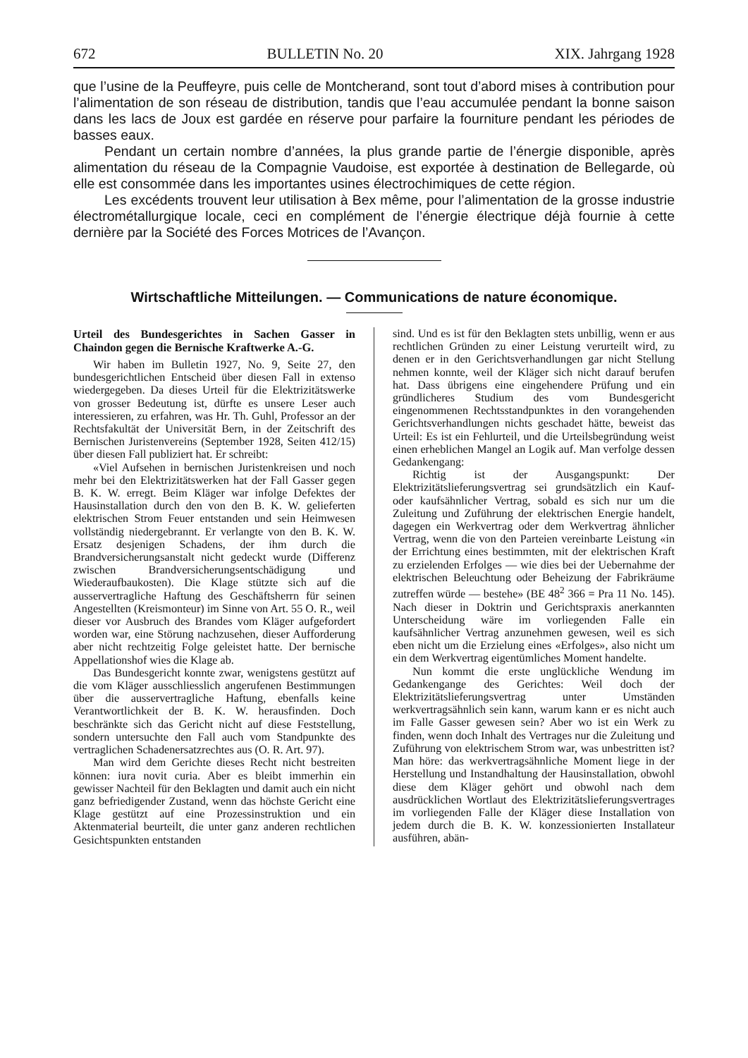672 BULLETIN No. 20 XIX. Jahrgang 1928
que l’usine de la Peuffeyre, puis celle de Montcherand, sont tout d’abord mises à contribution pour l’alimentation de son réseau de distribution, tandis que l’eau accumulée pendant la bonne saison dans les lacs de Joux est gardée en réserve pour parfaire la fourniture pendant les périodes de basses eaux.
Pendant un certain nombre d’années, la plus grande partie de l’énergie disponible, après alimentation du réseau de la Compagnie Vaudoise, est exportée à destination de Bellegarde, où elle est consommée dans les importantes usines électrochimiques de cette région.
Les excédents trouvent leur utilisation à Bex même, pour l’alimentation de la grosse industrie électrométallurgique locale, ceci en complément de l’énergie électrique déjà fournie à cette dernière par la Société des Forces Motrices de l’Avançon.
Wirtschaftliche Mitteilungen. — Communications de nature économique.
Urteil des Bundesgerichtes in Sachen Gasser in Chaindon gegen die Bernische Kraftwerke A.-G.
Wir haben im Bulletin 1927, No. 9, Seite 27, den bundesgerichtlichen Entscheid über diesen Fall in extenso wiedergegeben. Da dieses Urteil für die Elektrizitätswerke von grosser Bedeutung ist, dürfte es unsere Leser auch interessieren, zu erfahren, was Hr. Th. Guhl, Professor an der Rechtsfakultät der Universität Bern, in der Zeitschrift des Bernischen Juristenvereins (September 1928, Seiten 412/15) über diesen Fall publiziert hat. Er schreibt:
«Viel Aufsehen in bernischen Juristenkreisen und noch mehr bei den Elektrizitätswerken hat der Fall Gasser gegen B. K. W. erregt. Beim Kläger war infolge Defektes der Hausinstallation durch den von den B. K. W. gelieferten elektrischen Strom Feuer entstanden und sein Heimwesen vollständig niedergebrannt. Er verlangte von den B. K. W. Ersatz desjenigen Schadens, der ihm durch die Brandversicherungsanstalt nicht gedeckt wurde (Differenz zwischen Brandversicherungsentschädigung und Wiederaufbaukosten). Die Klage stützte sich auf die ausservertragliche Haftung des Geschäftsherrn für seinen Angestellten (Kreismonteur) im Sinne von Art. 55 O. R., weil dieser vor Ausbruch des Brandes vom Kläger aufgefordert worden war, eine Störung nachzusehen, dieser Aufforderung aber nicht rechtzeitig Folge geleistet hatte. Der bernische Appellationshof wies die Klage ab.
Das Bundesgericht konnte zwar, wenigstens gestützt auf die vom Kläger ausschliesslich angerufenen Bestimmungen über die ausservertragliche Haftung, ebenfalls keine Verantwortlichkeit der B. K. W. herausfinden. Doch beschränkte sich das Gericht nicht auf diese Feststellung, sondern untersuchte den Fall auch vom Standpunkte des vertraglichen Schadenersatzrechtes aus (O. R. Art. 97).
Man wird dem Gerichte dieses Recht nicht bestreiten können: iura novit curia. Aber es bleibt immerhin ein gewisser Nachteil für den Beklagten und damit auch ein nicht ganz befriedigender Zustand, wenn das höchste Gericht eine Klage gestützt auf eine Prozessinstruktion und ein Aktenmaterial beurteilt, die unter ganz anderen rechtlichen Gesichtspunkten entstanden
sind. Und es ist für den Beklagten stets unbillig, wenn er aus rechtlichen Gründen zu einer Leistung verurteilt wird, zu denen er in den Gerichtsverhandlungen gar nicht Stellung nehmen konnte, weil der Kläger sich nicht darauf berufen hat. Dass übrigens eine eingehendere Prüfung und ein gründlicheres Studium des vom Bundesgericht eingenommenen Rechtsstandpunktes in den vorangehenden Gerichtsverhandlungen nichts geschadet hätte, beweist das Urteil: Es ist ein Fehlurteil, und die Urteilsbegründung weist einen erheblichen Mangel an Logik auf. Man verfolge dessen Gedankengang:
Richtig ist der Ausgangspunkt: Der Elektrizitätslieferungsvertrag sei grundsätzlich ein Kauf- oder kaufsähnlicher Vertrag, sobald es sich nur um die Zuleitung und Zuführung der elektrischen Energie handelt, dagegen ein Werkvertrag oder dem Werkvertrag ähnlicher Vertrag, wenn die von den Parteien vereinbarte Leistung «in der Errichtung eines bestimmten, mit der elektrischen Kraft zu erzielenden Erfolges — wie dies bei der Uebernahme der elektrischen Beleuchtung oder Beheizung der Fabrikräume zutreffen würde — bestehe» (BE 48<sup>2</sup> 366 = Pra 11 No. 145). Nach dieser in Doktrin und Gerichtspraxis anerkannten Unterscheidung wäre im vorliegenden Falle ein kaufsähnlicher Vertrag anzunehmen gewesen, weil es sich eben nicht um die Erzielung eines «Erfolges», also nicht um ein dem Werkvertrag eigentümliches Moment handelte.
Nun kommt die erste unglückliche Wendung im Gedankengange des Gerichtes: Weil doch der Elektrizitätslieferungsvertrag unter Umständen werkvertragsähnlich sein kann, warum kann er es nicht auch im Falle Gasser gewesen sein? Aber wo ist ein Werk zu finden, wenn doch Inhalt des Vertrages nur die Zuleitung und Zuführung von elektrischem Strom war, was unbestritten ist? Man höre: das werkvertragsähnliche Moment liege in der Herstellung und Instandhaltung der Hausinstallation, obwohl diese dem Kläger gehört und obwohl nach dem ausdrücklichen Wortlaut des Elektrizitätslieferungsvertrages im vorliegenden Falle der Kläger diese Installation von jedem durch die B. K. W. konzessionierten Installateur ausführen, abän-